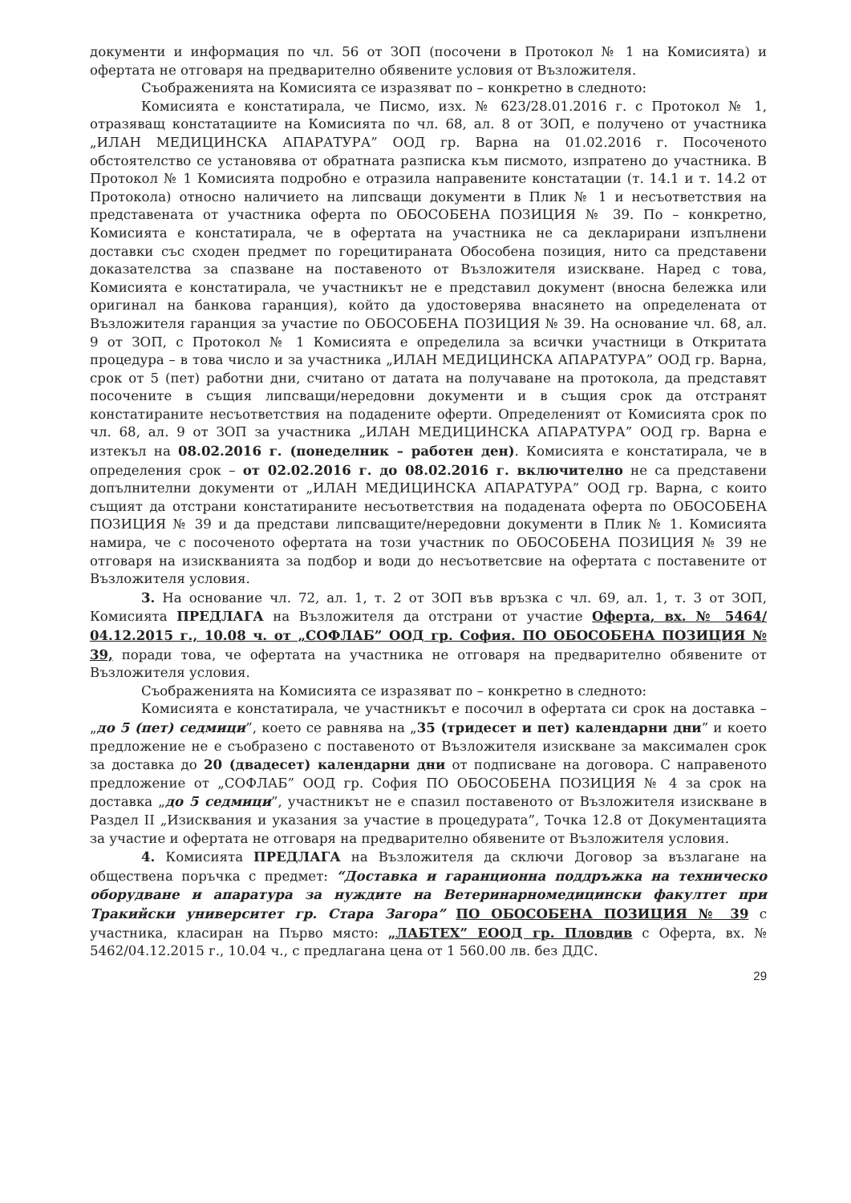документи и информация по чл. 56 от ЗОП (посочени в Протокол № 1 на Комисията) и офертата не отговаря на предварително обявените условия от Възложителя.
Съображенията на Комисията се изразяват по – конкретно в следното:
Комисията е констатирала, че Писмо, изх. № 623/28.01.2016 г. с Протокол № 1, отразяващ констатациите на Комисията по чл. 68, ал. 8 от ЗОП, е получено от участника „ИЛАН МЕДИЦИНСКА АПАРАТУРА” ООД гр. Варна на 01.02.2016 г. Посоченото обстоятелство се установява от обратната разписка към писмото, изпратено до участника. В Протокол № 1 Комисията подробно е отразила направените констатации (т. 14.1 и т. 14.2 от Протокола) относно наличието на липсващи документи в Плик № 1 и несъответствия на представената от участника оферта по ОБОСОБЕНА ПОЗИЦИЯ № 39. По – конкретно, Комисията е констатирала, че в офертата на участника не са декларирани изпълнени доставки със сходен предмет по горецитираната Обособена позиция, нито са представени доказателства за спазване на поставеното от Възложителя изискване. Наред с това, Комисията е констатирала, че участникът не е представил документ (вносна бележка или оригинал на банкова гаранция), който да удостоверява внасянето на определената от Възложителя гаранция за участие по ОБОСОБЕНА ПОЗИЦИЯ № 39. На основание чл. 68, ал. 9 от ЗОП, с Протокол № 1 Комисията е определила за всички участници в Откритата процедура – в това число и за участника „ИЛАН МЕДИЦИНСКА АПАРАТУРА” ООД гр. Варна, срок от 5 (пет) работни дни, считано от датата на получаване на протокола, да представят посочените в същия липсващи/нередовни документи и в същия срок да отстранят констатираните несъответствия на подадените оферти. Определеният от Комисията срок по чл. 68, ал. 9 от ЗОП за участника „ИЛАН МЕДИЦИНСКА АПАРАТУРА” ООД гр. Варна е изтекъл на 08.02.2016 г. (понеделник – работен ден). Комисията е констатирала, че в определения срок – от 02.02.2016 г. до 08.02.2016 г. включително не са представени допълнителни документи от „ИЛАН МЕДИЦИНСКА АПАРАТУРА” ООД гр. Варна, с които същият да отстрани констатираните несъответствия на подадената оферта по ОБОСОБЕНА ПОЗИЦИЯ № 39 и да представи липсващите/нередовни документи в Плик № 1. Комисията намира, че с посоченото офертата на този участник по ОБОСОБЕНА ПОЗИЦИЯ № 39 не отговаря на изискванията за подбор и води до несъответсвие на офертата с поставените от Възложителя условия.
3. На основание чл. 72, ал. 1, т. 2 от ЗОП във връзка с чл. 69, ал. 1, т. 3 от ЗОП, Комисията ПРЕДЛАГА на Възложителя да отстрани от участие Оферта, вх. № 5464/ 04.12.2015 г., 10.08 ч. от „СОФЛАБ” ООД гр. София. ПО ОБОСОБЕНА ПОЗИЦИЯ № 39, поради това, че офертата на участника не отговаря на предварително обявените от Възложителя условия.
Съображенията на Комисията се изразяват по – конкретно в следното:
Комисията е констатирала, че участникът е посочил в офертата си срок на доставка – „до 5 (пет) седмици”, което се равнява на „35 (тридесет и пет) календарни дни” и което предложение не е съобразено с поставеното от Възложителя изискване за максимален срок за доставка до 20 (двадесет) календарни дни от подписване на договора. С направеното предложение от „СОФЛАБ” ООД гр. София ПО ОБОСОБЕНА ПОЗИЦИЯ № 4 за срок на доставка „до 5 седмици”, участникът не е спазил поставеното от Възложителя изискване в Раздел II „Изисквания и указания за участие в процедурата”, Точка 12.8 от Документацията за участие и офертата не отговаря на предварително обявените от Възложителя условия.
4. Комисията ПРЕДЛАГА на Възложителя да сключи Договор за възлагане на обществена поръчка с предмет: “Доставка и гаранционна поддръжка на техническо оборудване и апаратура за нуждите на Ветеринарномедицински факултет при Тракийски университет гр. Стара Загора” ПО ОБОСОБЕНА ПОЗИЦИЯ № 39 с участника, класиран на Първо място: „ЛАБТЕХ” ЕООД гр. Пловдив с Оферта, вх. № 5462/04.12.2015 г., 10.04 ч., с предлагана цена от 1 560.00 лв. без ДДС.
29